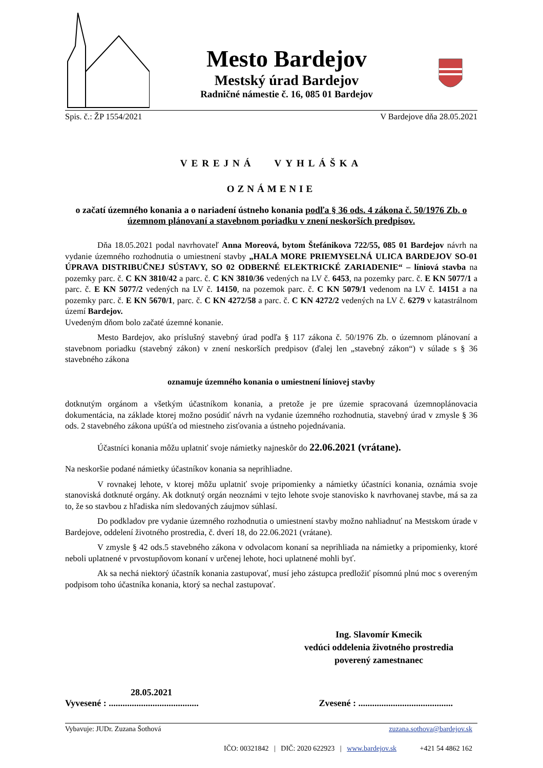Mesto Bardejov
Mestský úrad Bardejov
Radničné námestie č. 16, 085 01 Bardejov
Spis. č.: ŽP 1554/2021 V Bardejove dňa 28.05.2021
VEREJNÁ VYHLÁŠKA
OZNÁMENIE
o začatí územného konania a o nariadení ústneho konania podľa § 36 ods. 4 zákona č. 50/1976 Zb. o územnom plánovaní a stavebnom poriadku v znení neskorších predpisov.
Dňa 18.05.2021 podal navrhovateľ Anna Moreová, bytom Štefánikova 722/55, 085 01 Bardejov návrh na vydanie územného rozhodnutia o umiestnení stavby „HALA MORE PRIEMYSELNÁ ULICA BARDEJOV SO-01 ÚPRAVA DISTRIBUČNEJ SÚSTAVY, SO 02 ODBERNÉ ELEKTRICKÉ ZARIADENIE“ – líniová stavba na pozemky parc. č. C KN 3810/42 a parc. č. C KN 3810/36 vedených na LV č. 6453, na pozemky parc. č. E KN 5077/1 a parc. č. E KN 5077/2 vedených na LV č. 14150, na pozemok parc. č. C KN 5079/1 vedenom na LV č. 14151 a na pozemky parc. č. E KN 5670/1, parc. č. C KN 4272/58 a parc. č. C KN 4272/2 vedených na LV č. 6279 v katastrálnom území Bardejov.
Uvedeným dňom bolo začaté územné konanie.
Mesto Bardejov, ako príslušný stavebný úrad podľa § 117 zákona č. 50/1976 Zb. o územnom plánovaní a stavebnom poriadku (stavebný zákon) v znení neskorších predpisov (ďalej len „stavebný zákon“) v súlade s § 36 stavebného zákona
oznamuje územného konania o umiestnení líniovej stavby
dotknutým orgánom a všetkým účastníkom konania, a pretože je pre územie spracovaná územnoplánovacia dokumentácia, na základe ktorej možno posúdiť návrh na vydanie územného rozhodnutia, stavebný úrad v zmysle § 36 ods. 2 stavebného zákona upúšťa od miestneho zisťovania a ústneho pojednávania.
Účastníci konania môžu uplatniť svoje námietky najneskôr do 22.06.2021 (vrátane).
Na neskoršie podané námietky účastníkov konania sa neprihliadne.
V rovnakej lehote, v ktorej môžu uplatniť svoje pripomienky a námietky účastníci konania, oznámia svoje stanoviská dotknuté orgány. Ak dotknutý orgán neoznámi v tejto lehote svoje stanovisko k navrhovanej stavbe, má sa za to, že so stavbou z hľadiska ním sledovaných záujmov súhlasí.
Do podkladov pre vydanie územného rozhodnutia o umiestnení stavby možno nahliadnuť na Mestskom úrade v Bardejove, oddelení životného prostredia, č. dverí 18, do 22.06.2021 (vrátane).
V zmysle § 42 ods.5 stavebného zákona v odvolacom konaní sa neprihliada na námietky a pripomienky, ktoré neboli uplatnené v prvostupňovom konaní v určenej lehote, hoci uplatnené mohli byť.
Ak sa nechá niektorý účastník konania zastupovať, musí jeho zástupca predložiť písomnú plnú moc s overeným podpisom toho účastníka konania, ktorý sa nechal zastupovať.
Ing. Slavomír Kmecik
vedúci oddelenia životného prostredia
poverený zamestnanec
28.05.2021
Vyvesené : ....................................... Zvesené : .........................................
Vybavuje: JUDr. Zuzana Šothová zuzana.sothova@bardejov.sk
IČO: 00321842 | DIČ: 2020 622923 | www.bardejov.sk +421 54 4862 162